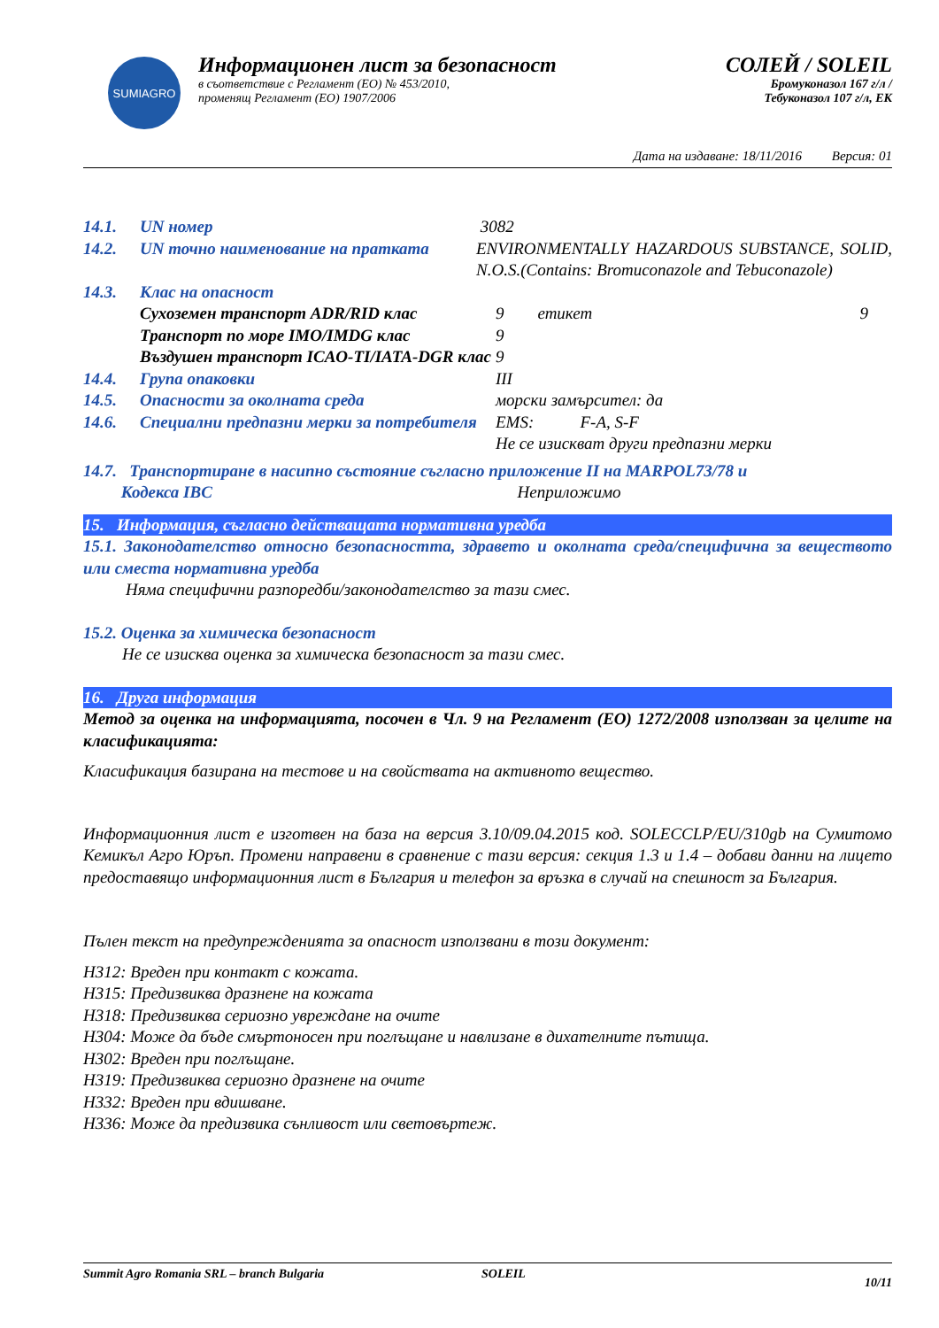SUMIAGRO
Информационен лист за безопасност
в съответствие с Регламент (ЕО) № 453/2010,
променящ Регламент (ЕО) 1907/2006
СОЛЕЙ / SOLEIL
Бромуконазол 167 г/л /
Тебуконазол 107 г/л, ЕК
Дата на издаване: 18/11/2016 Версия: 01
| 14.1. | UN номер | 3082 | | |
| 14.2. | UN точно наименование на пратката | ENVIRONMENTALLY HAZARDOUS SUBSTANCE, SOLID, N.O.S.(Contains: Bromuconazole and Tebuconazole) | | |
| 14.3. | Клас на опасност | | | |
| | Сухоземен транспорт ADR/RID клас | | 9 етикет | 9 |
| | Транспорт по море IMO/IMDG клас | | 9 | |
| | Въздушен транспорт ICAO-TI/IATA-DGR клас | | 9 | |
| 14.4. | Група опаковки | | III | |
| 14.5. | Опасности за околната среда | | морски замърсител: да | |
| 14.6. | Специални предпазни мерки за потребителя | | EMS: F-A, S-F Не се изискват други предпазни мерки | |
14.7. Транспортиране в насипно състояние съгласно приложение II на MARPOL73/78 и
Кодекса IBC Неприложимо
15. Информация, съгласно действащата нормативна уредба
15.1. Законодателство относно безопасността, здравето и околната среда/специфична за веществото или сместа нормативна уредба
Няма специфични разпоредби/законодателство за тази смес.
15.2. Оценка за химическа безопасност
Не се изисква оценка за химическа безопасност за тази смес.
16. Друга информация
Метод за оценка на информацията, посочен в Чл. 9 на Регламент (ЕО) 1272/2008 използван за целите на класификацията:
Класификация базирана на тестове и на свойствата на активното вещество.
Информационния лист е изготвен на база на версия 3.10/09.04.2015 код. SOLECCLP/EU/310gb на Сумитомо Кемикъл Агро Юръп. Промени направени в сравнение с тази версия: секция 1.3 и 1.4 – добави данни на лицето предоставящо информационния лист в България и телефон за връзка в случай на спешност за България.
Пълен текст на предупрежденията за опасност използвани в този документ:
H312: Вреден при контакт с кожата.
H315: Предизвиква дразнене на кожата
H318: Предизвиква сериозно увреждане на очите
H304: Може да бъде смъртоносен при поглъщане и навлизане в дихателните пътища.
H302: Вреден при поглъщане.
H319: Предизвиква сериозно дразнене на очите
H332: Вреден при вдишване.
H336: Може да предизвика сънливост или световъртеж.
Summit Agro Romania SRL – branch Bulgaria SOLEIL 10/11